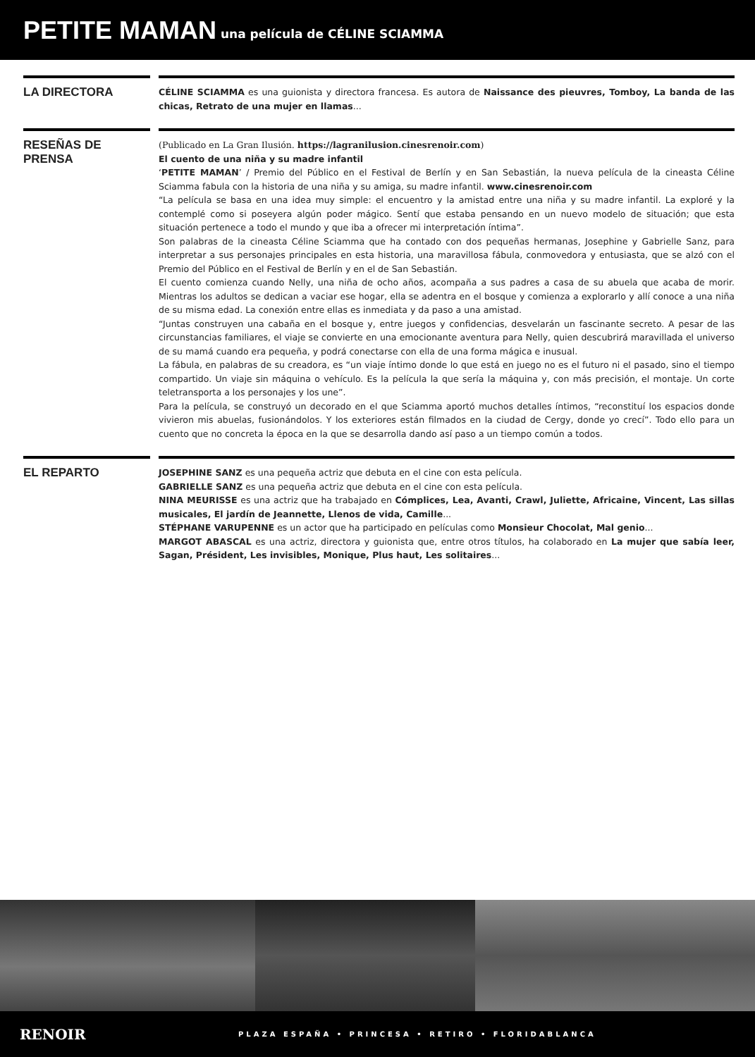PETITE MAMAN
una película de CÉLINE SCIAMMA
LA DIRECTORA
CÉLINE SCIAMMA es una guionista y directora francesa. Es autora de Naissance des pieuvres, Tomboy, La banda de las chicas, Retrato de una mujer en llamas...
RESEÑAS DE PRENSA
(Publicado en La Gran Ilusión. https://lagranilusion.cinesrenoir.com)
El cuento de una niña y su madre infantil
‘PETITE MAMAN’ / Premio del Público en el Festival de Berlín y en San Sebastián, la nueva película de la cineasta Céline Sciamma fabula con la historia de una niña y su amiga, su madre infantil. www.cinesrenoir.com
“La película se basa en una idea muy simple: el encuentro y la amistad entre una niña y su madre infantil. La exploré y la contemplé como si poseyera algún poder mágico. Sentí que estaba pensando en un nuevo modelo de situación; que esta situación pertenece a todo el mundo y que iba a ofrecer mi interpretación íntima”.
Son palabras de la cineasta Céline Sciamma que ha contado con dos pequeñas hermanas, Josephine y Gabrielle Sanz, para interpretar a sus personajes principales en esta historia, una maravillosa fábula, conmovedora y entusiasta, que se alzó con el Premio del Público en el Festival de Berlín y en el de San Sebastián.
El cuento comienza cuando Nelly, una niña de ocho años, acompaña a sus padres a casa de su abuela que acaba de morir. Mientras los adultos se dedican a vaciar ese hogar, ella se adentra en el bosque y comienza a explorarlo y allí conoce a una niña de su misma edad. La conexión entre ellas es inmediata y da paso a una amistad.
“Juntas construyen una cabaña en el bosque y, entre juegos y confidencias, desvelarán un fascinante secreto. A pesar de las circunstancias familiares, el viaje se convierte en una emocionante aventura para Nelly, quien descubrirá maravillada el universo de su mamá cuando era pequeña, y podrá conectarse con ella de una forma mágica e inusual.
La fábula, en palabras de su creadora, es “un viaje íntimo donde lo que está en juego no es el futuro ni el pasado, sino el tiempo compartido. Un viaje sin máquina o vehículo. Es la película la que sería la máquina y, con más precisión, el montaje. Un corte teletransporta a los personajes y los une”.
Para la película, se construyó un decorado en el que Sciamma aportó muchos detalles íntimos, “reconstituí los espacios donde vivieron mis abuelas, fusionándolos. Y los exteriores están filmados en la ciudad de Cergy, donde yo crecí”. Todo ello para un cuento que no concreta la época en la que se desarrolla dando así paso a un tiempo común a todos.
EL REPARTO
JOSEPHINE SANZ es una pequeña actriz que debuta en el cine con esta película.
GABRIELLE SANZ es una pequeña actriz que debuta en el cine con esta película.
NINA MEURISSE es una actriz que ha trabajado en Cómplices, Lea, Avanti, Crawl, Juliette, Africaine, Vincent, Las sillas musicales, El jardín de Jeannette, Llenos de vida, Camille...
STÉPHANE VARUPENNE es un actor que ha participado en películas como Monsieur Chocolat, Mal genio...
MARGOT ABASCAL es una actriz, directora y guionista que, entre otros títulos, ha colaborado en La mujer que sabía leer, Sagan, Président, Les invisibles, Monique, Plus haut, Les solitaires...
RENOIR
PLAZA ESPAÑA • PRINCESA • RETIRO • FLORIDABLANCA